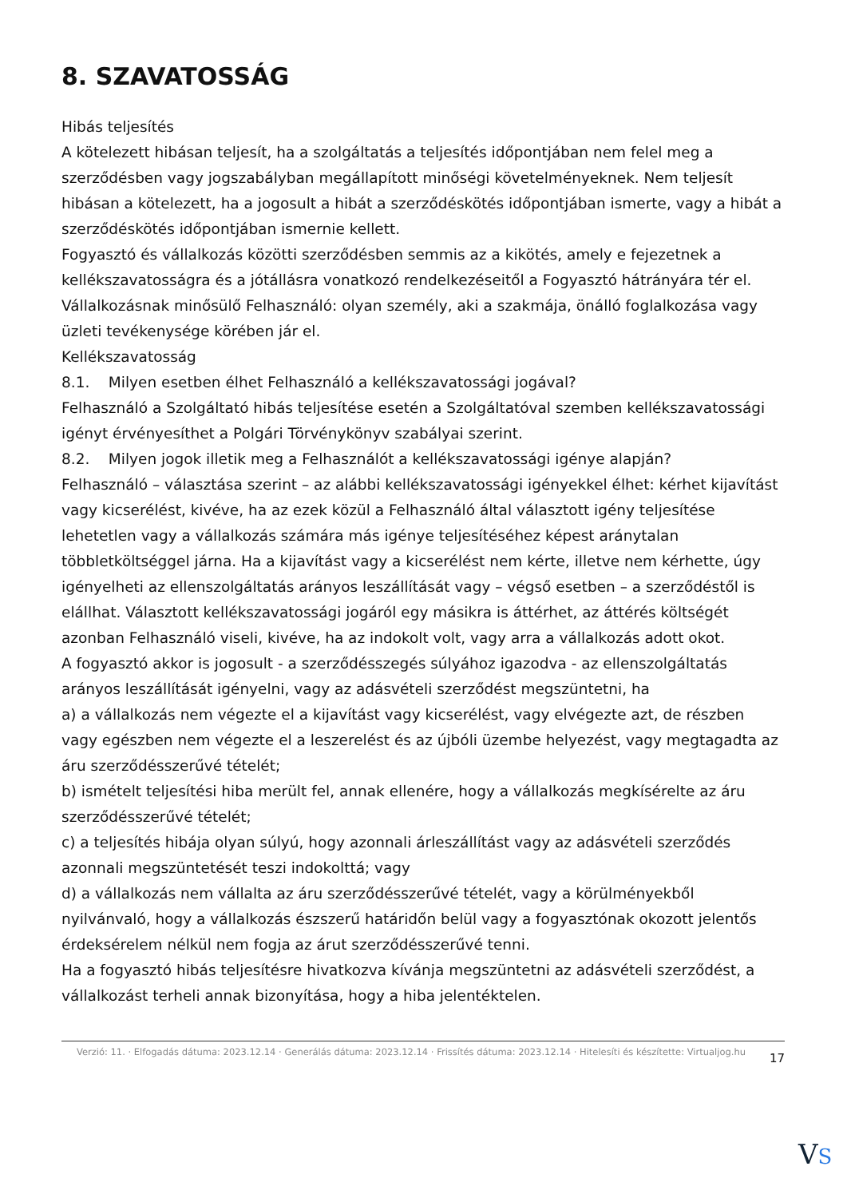8. SZAVATOSSÁG
Hibás teljesítés
A kötelezett hibásan teljesít, ha a szolgáltatás a teljesítés időpontjában nem felel meg a szerződésben vagy jogszabályban megállapított minőségi követelményeknek. Nem teljesít hibásan a kötelezett, ha a jogosult a hibát a szerződéskötés időpontjában ismerte, vagy a hibát a szerződéskötés időpontjában ismernie kellett.
Fogyasztó és vállalkozás közötti szerződésben semmis az a kikötés, amely e fejezetnek a kellékszavatosságra és a jótállásra vonatkozó rendelkezéseitől a Fogyasztó hátrányára tér el.
Vállalkozásnak minősülő Felhasználó: olyan személy, aki a szakmája, önálló foglalkozása vagy üzleti tevékenysége körében jár el.
Kellékszavatosság
8.1. Milyen esetben élhet Felhasználó a kellékszavatossági jogával?
Felhasználó a Szolgáltató hibás teljesítése esetén a Szolgáltatóval szemben kellékszavatossági igényt érvényesíthet a Polgári Törvénykönyv szabályai szerint.
8.2. Milyen jogok illetik meg a Felhasználót a kellékszavatossági igénye alapján?
Felhasználó – választása szerint – az alábbi kellékszavatossági igényekkel élhet: kérhet kijavítást vagy kicserélést, kivéve, ha az ezek közül a Felhasználó által választott igény teljesítése lehetetlen vagy a vállalkozás számára más igénye teljesítéséhez képest aránytalan többletköltséggel járna. Ha a kijavítást vagy a kicserélést nem kérte, illetve nem kérhette, úgy igényelheti az ellenszolgáltatás arányos leszállítását vagy – végső esetben – a szerződéstől is elállhat. Választott kellékszavatossági jogáról egy másikra is áttérhet, az áttérés költségét azonban Felhasználó viseli, kivéve, ha az indokolt volt, vagy arra a vállalkozás adott okot.
A fogyasztó akkor is jogosult - a szerződésszegés súlyához igazodva - az ellenszolgáltatás arányos leszállítását igényelni, vagy az adásvételi szerződést megszüntetni, ha
a) a vállalkozás nem végezte el a kijavítást vagy kicserélést, vagy elvégezte azt, de részben vagy egészben nem végezte el a leszerelést és az újbóli üzembe helyezést, vagy megtagadta az áru szerződésszerűvé tételét;
b) ismételt teljesítési hiba merült fel, annak ellenére, hogy a vállalkozás megkísérelte az áru szerződésszerűvé tételét;
c) a teljesítés hibája olyan súlyú, hogy azonnali árleszállítást vagy az adásvételi szerződés azonnali megszüntetését teszi indokolttá; vagy
d) a vállalkozás nem vállalta az áru szerződésszerűvé tételét, vagy a körülményekből nyilvánvaló, hogy a vállalkozás észszerű határidőn belül vagy a fogyasztónak okozott jelentős érdeksérelem nélkül nem fogja az árut szerződésszerűvé tenni.
Ha a fogyasztó hibás teljesítésre hivatkozva kívánja megszüntetni az adásvételi szerződést, a vállalkozást terheli annak bizonyítása, hogy a hiba jelentéktelen.
Verzió: 11. · Elfogadás dátuma: 2023.12.14 · Generálás dátuma: 2023.12.14 · Frissítés dátuma: 2023.12.14 · Hitelesíti és készítette: Virtualjog.hu
17
VS